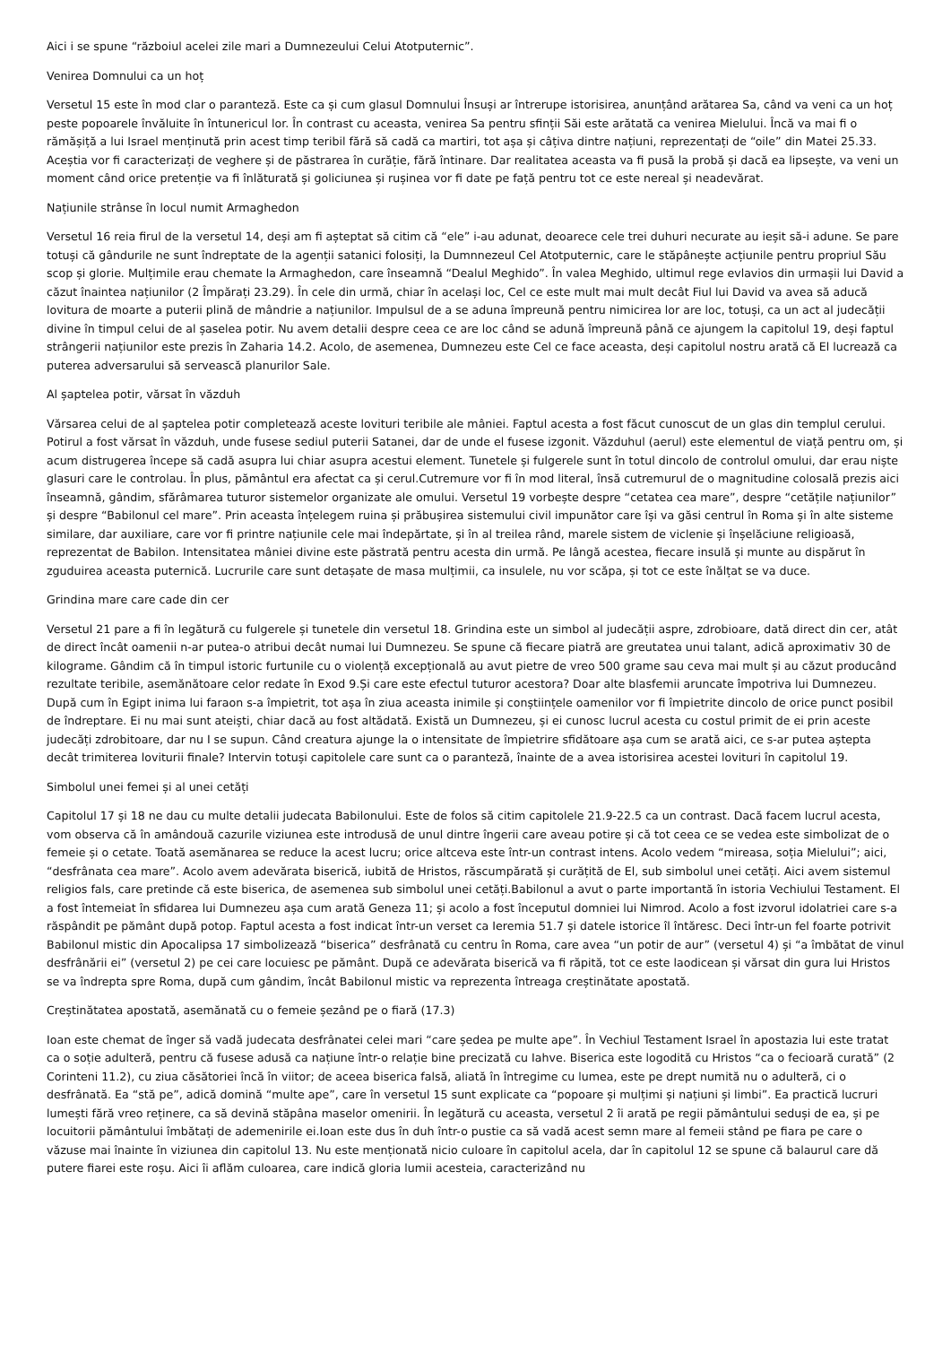Aici i se spune “războiul acelei zile mari a Dumnezeului Celui Atotputernic”.
Venirea Domnului ca un hoț
Versetul 15 este în mod clar o paranteză. Este ca și cum glasul Domnului Însuși ar întrerupe istorisirea, anunțând arătarea Sa, când va veni ca un hoț peste popoarele învăluite în întunericul lor. În contrast cu aceasta, venirea Sa pentru sfinții Săi este arătată ca venirea Mielului. Încă va mai fi o rămășiță a lui Israel menținută prin acest timp teribil fără să cadă ca martiri, tot așa și câțiva dintre națiuni, reprezentați de “oile” din Matei 25.33. Aceștia vor fi caracterizați de veghere și de păstrarea în curăție, fără întinare. Dar realitatea aceasta va fi pusă la probă și dacă ea lipsește, va veni un moment când orice pretenție va fi înlăturată și goliciunea și rușinea vor fi date pe față pentru tot ce este nereal și neadevărat.
Națiunile strânse în locul numit Armaghedon
Versetul 16 reia firul de la versetul 14, deși am fi așteptat să citim că “ele” i-au adunat, deoarece cele trei duhuri necurate au ieșit să-i adune. Se pare totuși că gândurile ne sunt îndreptate de la agenții satanici folosiți, la Dumnnezeul Cel Atotputernic, care le stăpânește acțiunile pentru propriul Său scop și glorie. Mulțimile erau chemate la Armaghedon, care înseamnă “Dealul Meghido”. În valea Meghido, ultimul rege evlavios din urmașii lui David a căzut înaintea națiunilor (2 Împărați 23.29). În cele din urmă, chiar în același loc, Cel ce este mult mai mult decât Fiul lui David va avea să aducă lovitura de moarte a puterii plină de mândrie a națiunilor. Impulsul de a se aduna împreună pentru nimicirea lor are loc, totuși, ca un act al judecății divine în timpul celui de al șaselea potir. Nu avem detalii despre ceea ce are loc când se adună împreună până ce ajungem la capitolul 19, deși faptul strângerii națiunilor este prezis în Zaharia 14.2. Acolo, de asemenea, Dumnezeu este Cel ce face aceasta, deși capitolul nostru arată că El lucrează ca puterea adversarului să servească planurilor Sale.
Al șaptelea potir, vărsat în văzduh
Vărsarea celui de al șaptelea potir completează aceste lovituri teribile ale mâniei. Faptul acesta a fost făcut cunoscut de un glas din templul cerului. Potirul a fost vărsat în văzduh, unde fusese sediul puterii Satanei, dar de unde el fusese izgonit. Văzduhul (aerul) este elementul de viață pentru om, și acum distrugerea începe să cadă asupra lui chiar asupra acestui element. Tunetele și fulgerele sunt în totul dincolo de controlul omului, dar erau niște glasuri care le controlau. În plus, pământul era afectat ca și cerul.Cutremure vor fi în mod literal, însă cutremurul de o magnitudine colosală prezis aici înseamnă, gândim, sfărâmarea tuturor sistemelor organizate ale omului. Versetul 19 vorbește despre “cetatea cea mare”, despre “cetățile națiunilor” și despre “Babilonul cel mare”. Prin aceasta înțelegem ruina și prăbușirea sistemului civil impunător care își va găsi centrul în Roma și în alte sisteme similare, dar auxiliare, care vor fi printre națiunile cele mai îndepărtate, și în al treilea rând, marele sistem de viclenie și înșelăciune religioasă, reprezentat de Babilon. Intensitatea mâniei divine este păstrată pentru acesta din urmă. Pe lângă acestea, fiecare insulă și munte au dispărut în zguduirea aceasta puternică. Lucrurile care sunt detașate de masa mulțimii, ca insulele, nu vor scăpa, și tot ce este înălțat se va duce.
Grindina mare care cade din cer
Versetul 21 pare a fi în legătură cu fulgerele și tunetele din versetul 18. Grindina este un simbol al judecății aspre, zdrobioare, dată direct din cer, atât de direct încât oamenii n-ar putea-o atribui decât numai lui Dumnezeu. Se spune că fiecare piatră are greutatea unui talant, adică aproximativ 30 de kilograme. Gândim că în timpul istoric furtunile cu o violență excepțională au avut pietre de vreo 500 grame sau ceva mai mult și au căzut producând rezultate teribile, asemănătoare celor redate în Exod 9.Și care este efectul tuturor acestora? Doar alte blasfemii aruncate împotriva lui Dumnezeu. După cum în Egipt inima lui faraon s-a împietrit, tot așa în ziua aceasta inimile și conștiințele oamenilor vor fi împietrite dincolo de orice punct posibil de îndreptare. Ei nu mai sunt ateiști, chiar dacă au fost altădată. Există un Dumnezeu, și ei cunosc lucrul acesta cu costul primit de ei prin aceste judecăți zdrobitoare, dar nu I se supun. Când creatura ajunge la o intensitate de împietrire sfidătoare așa cum se arată aici, ce s-ar putea aștepta decât trimiterea loviturii finale? Intervin totuși capitolele care sunt ca o paranteză, înainte de a avea istorisirea acestei lovituri în capitolul 19.
Simbolul unei femei și al unei cetăți
Capitolul 17 și 18 ne dau cu multe detalii judecata Babilonului. Este de folos să citim capitolele 21.9-22.5 ca un contrast. Dacă facem lucrul acesta, vom observa că în amândouă cazurile viziunea este introdusă de unul dintre îngerii care aveau potire și că tot ceea ce se vedea este simbolizat de o femeie și o cetate. Toată asemănarea se reduce la acest lucru; orice altceva este într-un contrast intens. Acolo vedem “mireasa, soția Mielului”; aici, “desfrânata cea mare”. Acolo avem adevărata biserică, iubită de Hristos, răscumpărată și curățită de El, sub simbolul unei cetăți. Aici avem sistemul religios fals, care pretinde că este biserica, de asemenea sub simbolul unei cetăți.Babilonul a avut o parte importantă în istoria Vechiului Testament. El a fost întemeiat în sfidarea lui Dumnezeu așa cum arată Geneza 11; și acolo a fost începutul domniei lui Nimrod. Acolo a fost izvorul idolatriei care s-a răspândit pe pământ după potop. Faptul acesta a fost indicat într-un verset ca Ieremia 51.7 și datele istorice îl întăresc. Deci într-un fel foarte potrivit Babilonul mistic din Apocalipsa 17 simbolizează “biserica” desfrânată cu centru în Roma, care avea “un potir de aur” (versetul 4) și “a îmbătat de vinul desfrânării ei” (versetul 2) pe cei care locuiesc pe pământ. După ce adevărata biserică va fi răpită, tot ce este laodicean și vărsat din gura lui Hristos se va îndrepta spre Roma, după cum gândim, încât Babilonul mistic va reprezenta întreaga creștinătate apostată.
Creștinătatea apostată, asemănată cu o femeie șezând pe o fiară (17.3)
Ioan este chemat de înger să vadă judecata desfrânatei celei mari “care ședea pe multe ape”. În Vechiul Testament Israel în apostazia lui este tratat ca o soție adulteră, pentru că fusese adusă ca națiune într-o relație bine precizată cu Iahve. Biserica este logodită cu Hristos “ca o fecioară curată” (2 Corinteni 11.2), cu ziua căsătoriei încă în viitor; de aceea biserica falsă, aliată în întregime cu lumea, este pe drept numită nu o adulteră, ci o desfrânată. Ea “stă pe”, adică domină “multe ape”, care în versetul 15 sunt explicate ca “popoare și mulțimi și națiuni și limbi”. Ea practică lucruri lumești fără vreo reținere, ca să devină stăpâna maselor omenirii. În legătură cu aceasta, versetul 2 îi arată pe regii pământului seduși de ea, și pe locuitorii pământului îmbătați de ademenirile ei.Ioan este dus în duh într-o pustie ca să vadă acest semn mare al femeii stând pe fiara pe care o văzuse mai înainte în viziunea din capitolul 13. Nu este menționată nicio culoare în capitolul acela, dar în capitolul 12 se spune că balaurul care dă putere fiarei este roșu. Aici îi aflăm culoarea, care indică gloria lumii acesteia, caracterizând nu